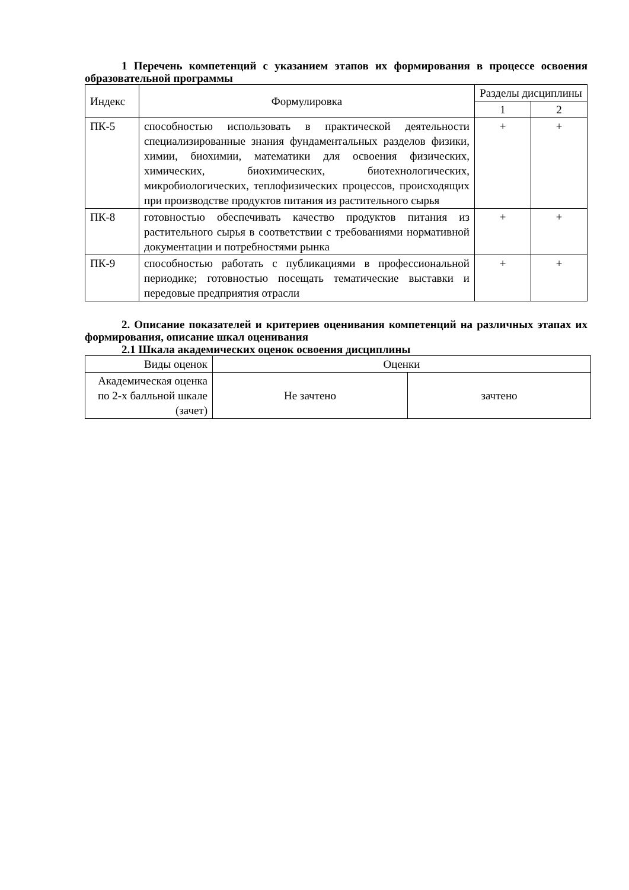1 Перечень компетенций с указанием этапов их формирования в процессе освоения образовательной программы
| Индекс | Формулировка | Разделы дисциплины | |
| --- | --- | --- | --- |
| | | 1 | 2 |
| ПК-5 | способностью использовать в практической деятельности специализированные знания фундаментальных разделов физики, химии, биохимии, математики для освоения физических, химических, биохимических, биотехнологических, микробиологических, теплофизических процессов, происходящих при производстве продуктов питания из растительного сырья | + | + |
| ПК-8 | готовностью обеспечивать качество продуктов питания из растительного сырья в соответствии с требованиями нормативной документации и потребностями рынка | + | + |
| ПК-9 | способностью работать с публикациями в профессиональной периодике; готовностью посещать тематические выставки и передовые предприятия отрасли | + | + |
2. Описание показателей и критериев оценивания компетенций на различных этапах их формирования, описание шкал оценивания
2.1 Шкала академических оценок освоения дисциплины
| Виды оценок | Оценки | |
| Академическая оценка по 2-х балльной шкале (зачет) | Не зачтено | зачтено |